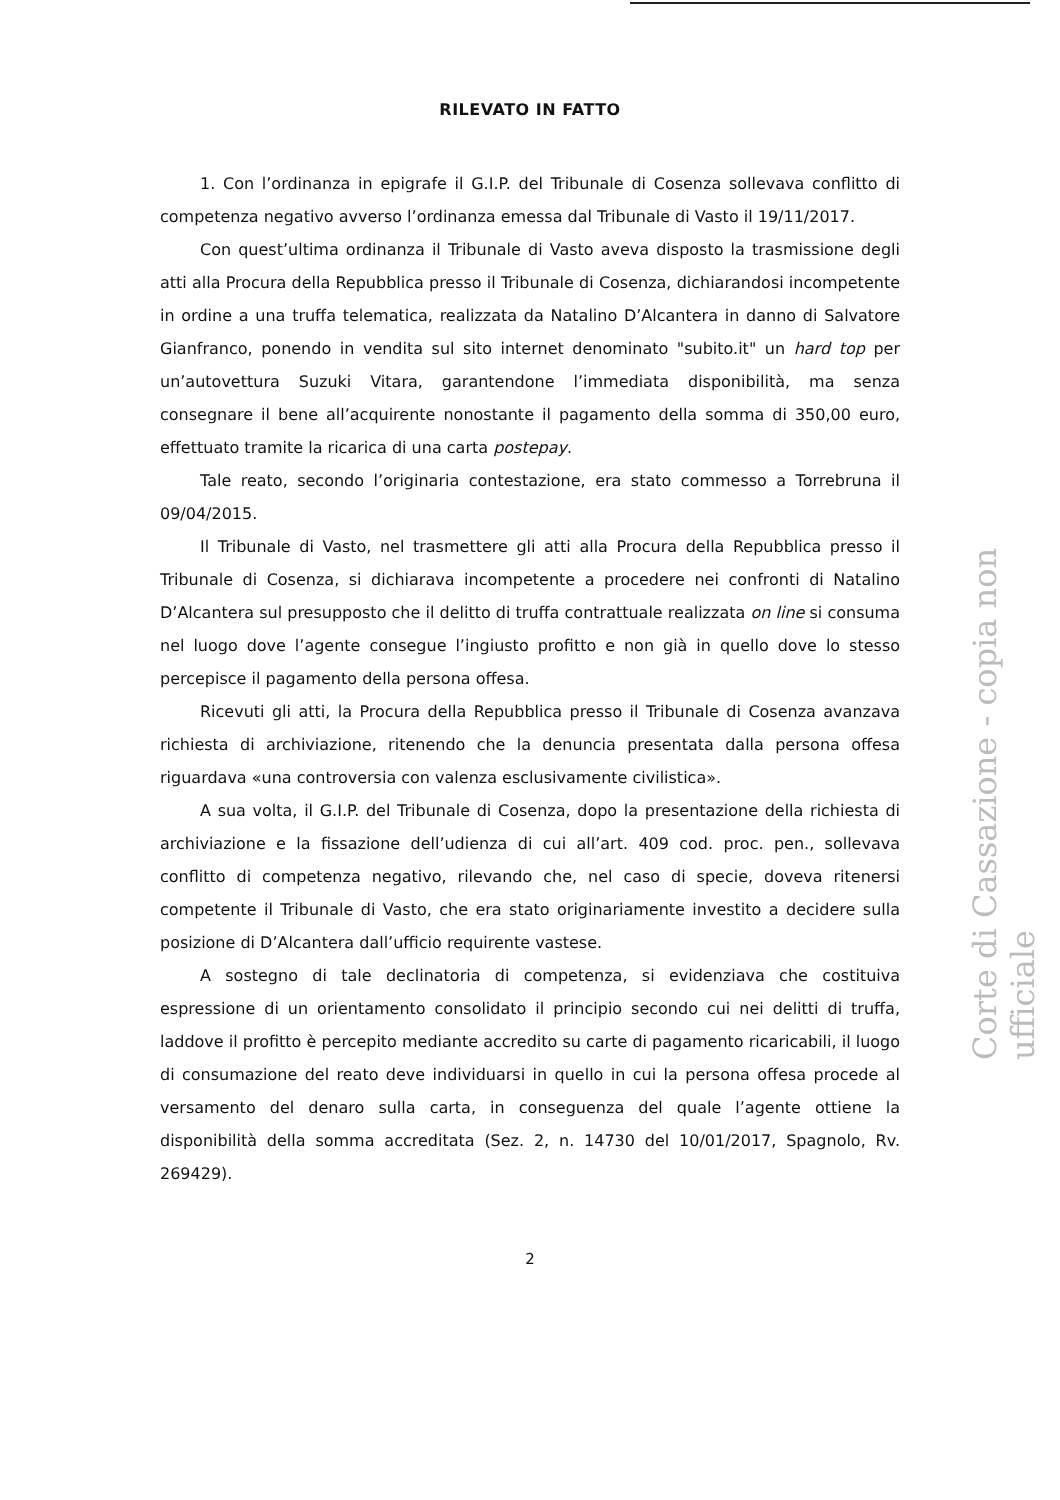RILEVATO IN FATTO
1. Con l’ordinanza in epigrafe il G.I.P. del Tribunale di Cosenza sollevava conflitto di competenza negativo avverso l’ordinanza emessa dal Tribunale di Vasto il 19/11/2017.
Con quest’ultima ordinanza il Tribunale di Vasto aveva disposto la trasmissione degli atti alla Procura della Repubblica presso il Tribunale di Cosenza, dichiarandosi incompetente in ordine a una truffa telematica, realizzata da Natalino D’Alcantera in danno di Salvatore Gianfranco, ponendo in vendita sul sito internet denominato "subito.it" un hard top per un’autovettura Suzuki Vitara, garantendone l’immediata disponibilità, ma senza consegnare il bene all’acquirente nonostante il pagamento della somma di 350,00 euro, effettuato tramite la ricarica di una carta postepay.
Tale reato, secondo l’originaria contestazione, era stato commesso a Torrebruna il 09/04/2015.
Il Tribunale di Vasto, nel trasmettere gli atti alla Procura della Repubblica presso il Tribunale di Cosenza, si dichiarava incompetente a procedere nei confronti di Natalino D’Alcantera sul presupposto che il delitto di truffa contrattuale realizzata on line si consuma nel luogo dove l’agente consegue l’ingiusto profitto e non già in quello dove lo stesso percepisce il pagamento della persona offesa.
Ricevuti gli atti, la Procura della Repubblica presso il Tribunale di Cosenza avanzava richiesta di archiviazione, ritenendo che la denuncia presentata dalla persona offesa riguardava «una controversia con valenza esclusivamente civilistica».
A sua volta, il G.I.P. del Tribunale di Cosenza, dopo la presentazione della richiesta di archiviazione e la fissazione dell’udienza di cui all’art. 409 cod. proc. pen., sollevava conflitto di competenza negativo, rilevando che, nel caso di specie, doveva ritenersi competente il Tribunale di Vasto, che era stato originariamente investito a decidere sulla posizione di D’Alcantera dall’ufficio requirente vastese.
A sostegno di tale declinatoria di competenza, si evidenziava che costituiva espressione di un orientamento consolidato il principio secondo cui nei delitti di truffa, laddove il profitto è percepito mediante accredito su carte di pagamento ricaricabili, il luogo di consumazione del reato deve individuarsi in quello in cui la persona offesa procede al versamento del denaro sulla carta, in conseguenza del quale l’agente ottiene la disponibilità della somma accreditata (Sez. 2, n. 14730 del 10/01/2017, Spagnolo, Rv. 269429).
2
Corte di Cassazione - copia non ufficiale